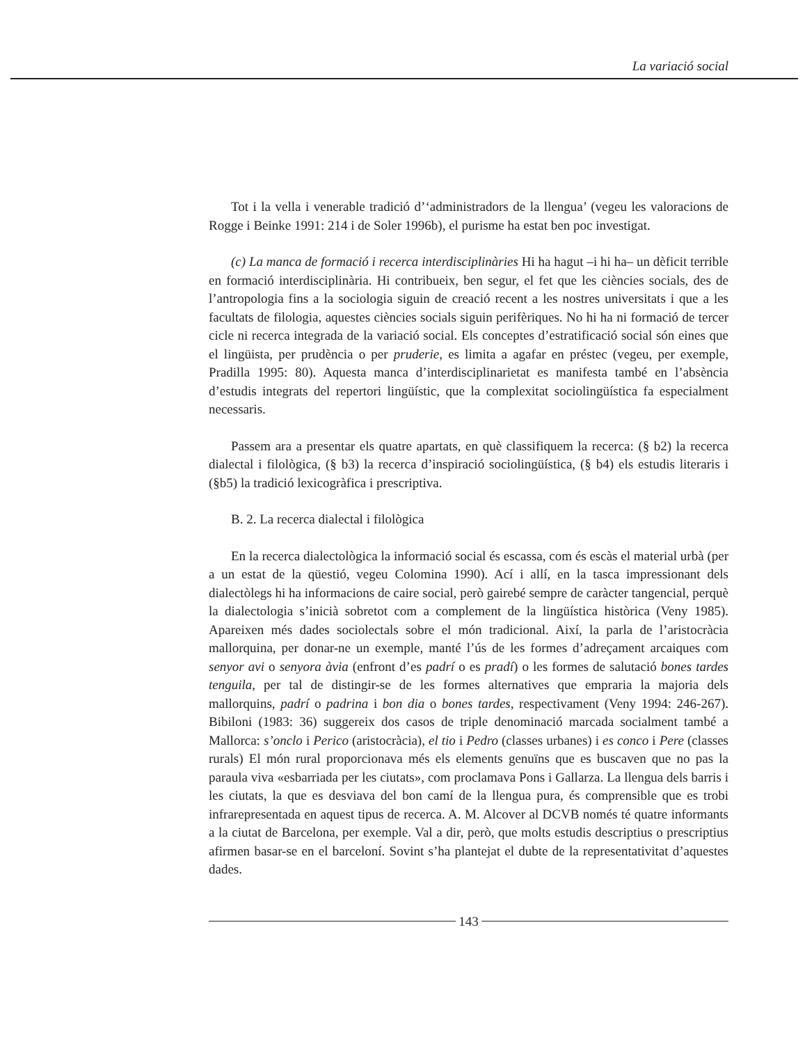La variació social
Tot i la vella i venerable tradició d’‘administradors de la llengua’ (vegeu les valoracions de Rogge i Beinke 1991: 214 i de Soler 1996b), el purisme ha estat ben poc investigat.
(c) La manca de formació i recerca interdisciplinàries Hi ha hagut –i hi ha– un dèficit terrible en formació interdisciplinària. Hi contribueix, ben segur, el fet que les ciències socials, des de l’antropologia fins a la sociologia siguin de creació recent a les nostres universitats i que a les facultats de filologia, aquestes ciències socials siguin perifèriques. No hi ha ni formació de tercer cicle ni recerca integrada de la variació social. Els conceptes d’estratificació social són eines que el lingüista, per prudència o per pruderie, es limita a agafar en préstec (vegeu, per exemple, Pradilla 1995: 80). Aquesta manca d’interdisciplinarietat es manifesta també en l’absència d’estudis integrats del repertori lingüístic, que la complexitat sociolingüística fa especialment necessaris.
Passem ara a presentar els quatre apartats, en què classifiquem la recerca: (§ b2) la recerca dialectal i filològica, (§ b3) la recerca d’inspiració sociolingüística, (§ b4) els estudis literaris i (§b5) la tradició lexicogràfica i prescriptiva.
B. 2. La recerca dialectal i filològica
En la recerca dialectològica la informació social és escassa, com és escàs el material urbà (per a un estat de la qüestió, vegeu Colomina 1990). Ací i allí, en la tasca impressionant dels dialectòlegs hi ha informacions de caire social, però gairebé sempre de caràcter tangencial, perquè la dialectologia s’inicià sobretot com a complement de la lingüística històrica (Veny 1985). Apareixen més dades sociolectals sobre el món tradicional. Així, la parla de l’aristocràcia mallorquina, per donar-ne un exemple, manté l’ús de les formes d’adreçament arcaiques com senyor avi o senyora àvia (enfront d’es padrí o es pradí) o les formes de salutació bones tardes tenguila, per tal de distingir-se de les formes alternatives que empraria la majoria dels mallorquins, padrí o padrina i bon dia o bones tardes, respectivament (Veny 1994: 246-267). Bibiloni (1983: 36) suggereix dos casos de triple denominació marcada socialment també a Mallorca: s’onclo i Perico (aristocràcia), el tio i Pedro (classes urbanes) i es conco i Pere (classes rurals) El món rural proporcionava més els elements genuïns que es buscaven que no pas la paraula viva «esbarriada per les ciutats», com proclamava Pons i Gallarza. La llengua dels barris i les ciutats, la que es desviava del bon camí de la llengua pura, és comprensible que es trobi infrarepresentada en aquest tipus de recerca. A. M. Alcover al DCVB només té quatre informants a la ciutat de Barcelona, per exemple. Val a dir, però, que molts estudis descriptius o prescriptius afirmen basar-se en el barceloní. Sovint s’ha plantejat el dubte de la representativitat d’aquestes dades.
143